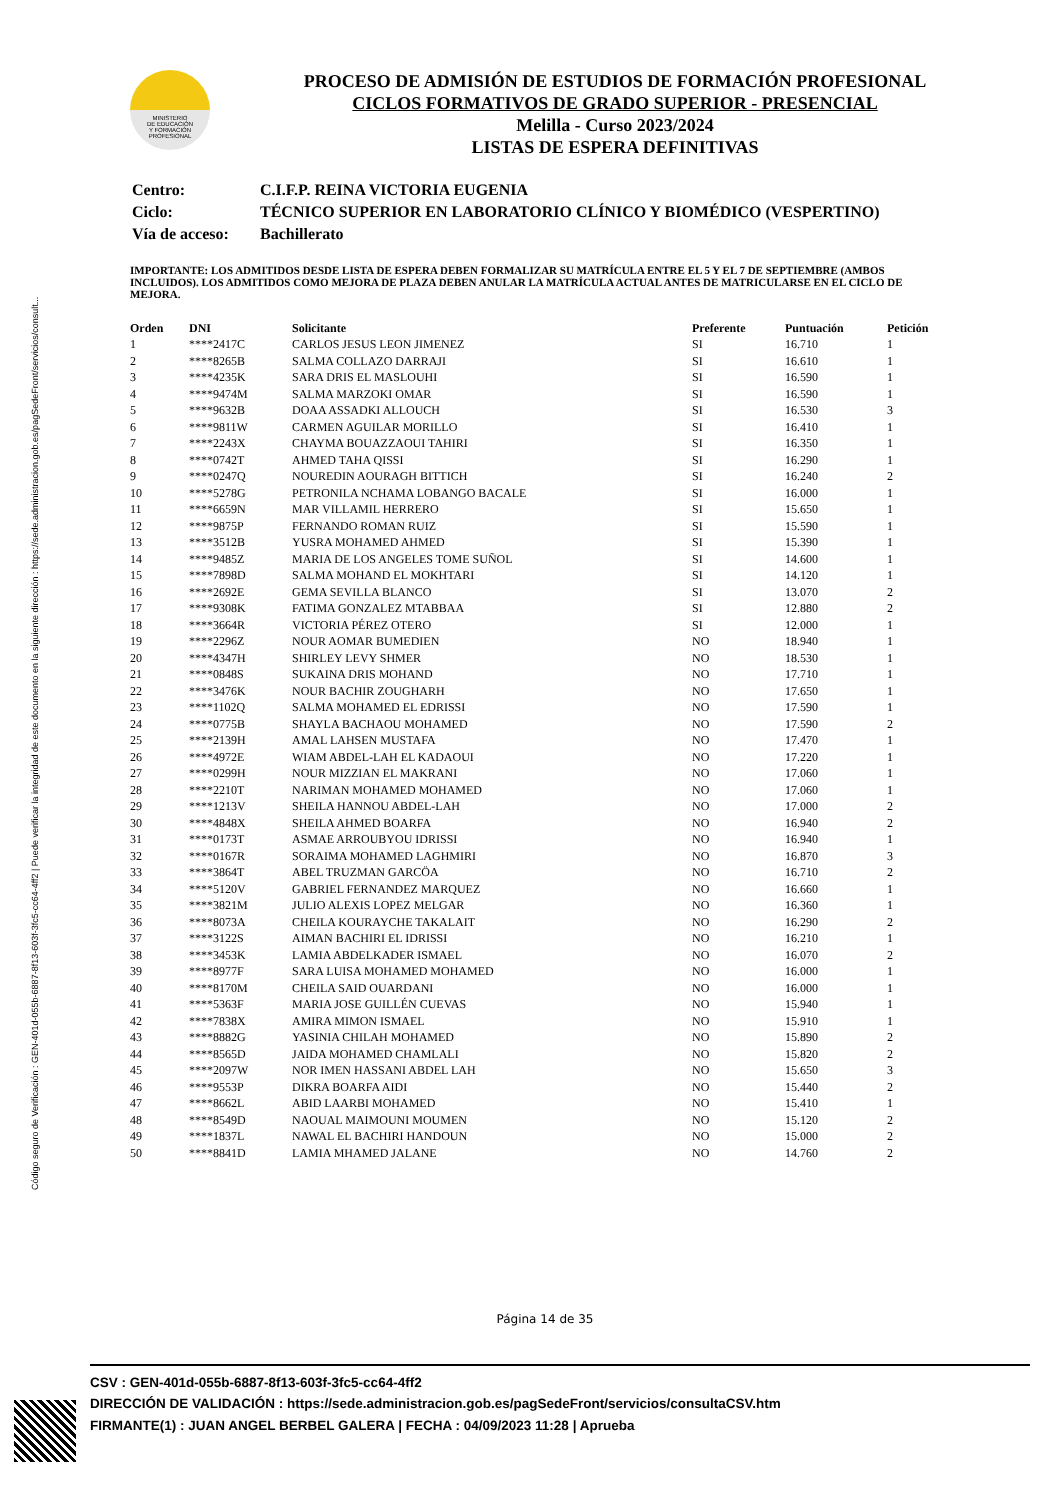Código seguro de Verificación : GEN-401d-055b-6887-8f13-603f-3fc5-cc64-4ff2 | Puede verificar la integridad de este documento en la siguiente dirección : https://sede.administracion.gob.es/pagSedeFront/servicios/consult...
MINISTERIO
DE EDUCACIÓN
Y FORMACIÓN
PROFESIONAL
PROCESO DE ADMISIÓN DE ESTUDIOS DE FORMACIÓN PROFESIONAL
CICLOS FORMATIVOS DE GRADO SUPERIOR - PRESENCIAL
Melilla - Curso 2023/2024
LISTAS DE ESPERA DEFINITIVAS
| Centro: | C.I.F.P. REINA VICTORIA EUGENIA |
| Ciclo: | TÉCNICO SUPERIOR EN LABORATORIO CLÍNICO Y BIOMÉDICO (VESPERTINO) |
| Vía de acceso: | Bachillerato |
IMPORTANTE: LOS ADMITIDOS DESDE LISTA DE ESPERA DEBEN FORMALIZAR SU MATRÍCULA ENTRE EL 5 Y EL 7 DE SEPTIEMBRE (AMBOS INCLUIDOS). LOS ADMITIDOS COMO MEJORA DE PLAZA DEBEN ANULAR LA MATRÍCULA ACTUAL ANTES DE MATRICULARSE EN EL CICLO DE MEJORA.
| Orden | DNI | Solicitante | Preferente | Puntuación | Petición |
| --- | --- | --- | --- | --- | --- |
| 1 | ****2417C | CARLOS JESUS LEON JIMENEZ | SI | 16.710 | 1 |
| 2 | ****8265B | SALMA COLLAZO DARRAJI | SI | 16.610 | 1 |
| 3 | ****4235K | SARA DRIS EL MASLOUHI | SI | 16.590 | 1 |
| 4 | ****9474M | SALMA MARZOKI OMAR | SI | 16.590 | 1 |
| 5 | ****9632B | DOAA ASSADKI ALLOUCH | SI | 16.530 | 3 |
| 6 | ****9811W | CARMEN AGUILAR MORILLO | SI | 16.410 | 1 |
| 7 | ****2243X | CHAYMA BOUAZZAOUI TAHIRI | SI | 16.350 | 1 |
| 8 | ****0742T | AHMED TAHA QISSI | SI | 16.290 | 1 |
| 9 | ****0247Q | NOUREDIN AOURAGH BITTICH | SI | 16.240 | 2 |
| 10 | ****5278G | PETRONILA NCHAMA LOBANGO BACALE | SI | 16.000 | 1 |
| 11 | ****6659N | MAR VILLAMIL HERRERO | SI | 15.650 | 1 |
| 12 | ****9875P | FERNANDO ROMAN RUIZ | SI | 15.590 | 1 |
| 13 | ****3512B | YUSRA MOHAMED AHMED | SI | 15.390 | 1 |
| 14 | ****9485Z | MARIA DE LOS ANGELES TOME SUÑOL | SI | 14.600 | 1 |
| 15 | ****7898D | SALMA MOHAND EL MOKHTARI | SI | 14.120 | 1 |
| 16 | ****2692E | GEMA SEVILLA BLANCO | SI | 13.070 | 2 |
| 17 | ****9308K | FATIMA GONZALEZ MTABBAA | SI | 12.880 | 2 |
| 18 | ****3664R | VICTORIA PÉREZ OTERO | SI | 12.000 | 1 |
| 19 | ****2296Z | NOUR AOMAR BUMEDIEN | NO | 18.940 | 1 |
| 20 | ****4347H | SHIRLEY LEVY SHMER | NO | 18.530 | 1 |
| 21 | ****0848S | SUKAINA DRIS MOHAND | NO | 17.710 | 1 |
| 22 | ****3476K | NOUR BACHIR ZOUGHARH | NO | 17.650 | 1 |
| 23 | ****1102Q | SALMA MOHAMED EL EDRISSI | NO | 17.590 | 1 |
| 24 | ****0775B | SHAYLA BACHAOU MOHAMED | NO | 17.590 | 2 |
| 25 | ****2139H | AMAL LAHSEN MUSTAFA | NO | 17.470 | 1 |
| 26 | ****4972E | WIAM ABDEL-LAH EL KADAOUI | NO | 17.220 | 1 |
| 27 | ****0299H | NOUR MIZZIAN EL MAKRANI | NO | 17.060 | 1 |
| 28 | ****2210T | NARIMAN MOHAMED MOHAMED | NO | 17.060 | 1 |
| 29 | ****1213V | SHEILA HANNOU ABDEL-LAH | NO | 17.000 | 2 |
| 30 | ****4848X | SHEILA AHMED BOARFA | NO | 16.940 | 2 |
| 31 | ****0173T | ASMAE ARROUBYOU IDRISSI | NO | 16.940 | 1 |
| 32 | ****0167R | SORAIMA MOHAMED LAGHMIRI | NO | 16.870 | 3 |
| 33 | ****3864T | ABEL TRUZMAN GARCÖA | NO | 16.710 | 2 |
| 34 | ****5120V | GABRIEL FERNANDEZ MARQUEZ | NO | 16.660 | 1 |
| 35 | ****3821M | JULIO ALEXIS LOPEZ MELGAR | NO | 16.360 | 1 |
| 36 | ****8073A | CHEILA KOURAYCHE TAKALAIT | NO | 16.290 | 2 |
| 37 | ****3122S | AIMAN BACHIRI EL IDRISSI | NO | 16.210 | 1 |
| 38 | ****3453K | LAMIA ABDELKADER ISMAEL | NO | 16.070 | 2 |
| 39 | ****8977F | SARA LUISA MOHAMED MOHAMED | NO | 16.000 | 1 |
| 40 | ****8170M | CHEILA SAID OUARDANI | NO | 16.000 | 1 |
| 41 | ****5363F | MARIA JOSE GUILLÉN CUEVAS | NO | 15.940 | 1 |
| 42 | ****7838X | AMIRA MIMON ISMAEL | NO | 15.910 | 1 |
| 43 | ****8882G | YASINIA CHILAH MOHAMED | NO | 15.890 | 2 |
| 44 | ****8565D | JAIDA MOHAMED CHAMLALI | NO | 15.820 | 2 |
| 45 | ****2097W | NOR IMEN HASSANI ABDEL LAH | NO | 15.650 | 3 |
| 46 | ****9553P | DIKRA BOARFA AIDI | NO | 15.440 | 2 |
| 47 | ****8662L | ABID LAARBI MOHAMED | NO | 15.410 | 1 |
| 48 | ****8549D | NAOUAL MAIMOUNI MOUMEN | NO | 15.120 | 2 |
| 49 | ****1837L | NAWAL EL BACHIRI HANDOUN | NO | 15.000 | 2 |
| 50 | ****8841D | LAMIA MHAMED JALANE | NO | 14.760 | 2 |
Página 14 de 35
CSV : GEN-401d-055b-6887-8f13-603f-3fc5-cc64-4ff2
DIRECCIÓN DE VALIDACIÓN : https://sede.administracion.gob.es/pagSedeFront/servicios/consultaCSV.htm
FIRMANTE(1) : JUAN ANGEL BERBEL GALERA | FECHA : 04/09/2023 11:28 | Aprueba